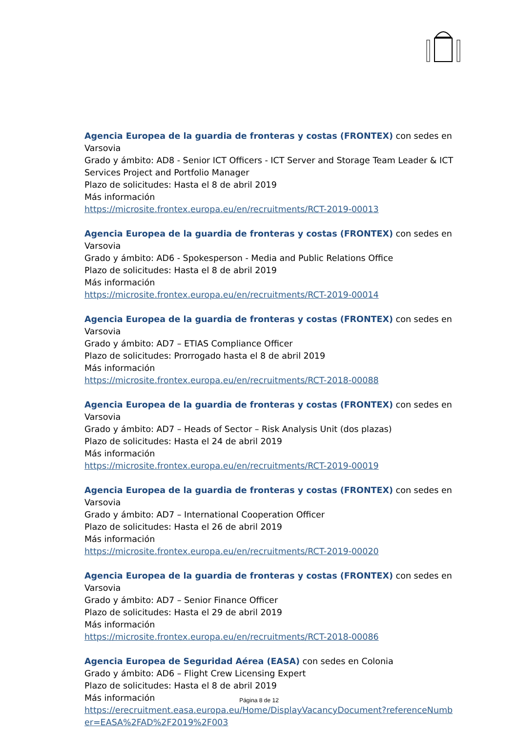Agencia Europea de la guardia de fronteras y costas (FRONTEX) con sedes en Varsovia
Grado y ámbito: AD8 - Senior ICT Officers - ICT Server and Storage Team Leader & ICT Services Project and Portfolio Manager
Plazo de solicitudes: Hasta el 8 de abril 2019
Más información
https://microsite.frontex.europa.eu/en/recruitments/RCT-2019-00013
Agencia Europea de la guardia de fronteras y costas (FRONTEX) con sedes en Varsovia
Grado y ámbito: AD6 - Spokesperson - Media and Public Relations Office
Plazo de solicitudes: Hasta el 8 de abril 2019
Más información
https://microsite.frontex.europa.eu/en/recruitments/RCT-2019-00014
Agencia Europea de la guardia de fronteras y costas (FRONTEX) con sedes en Varsovia
Grado y ámbito: AD7 – ETIAS Compliance Officer
Plazo de solicitudes: Prorrogado hasta el 8 de abril 2019
Más información
https://microsite.frontex.europa.eu/en/recruitments/RCT-2018-00088
Agencia Europea de la guardia de fronteras y costas (FRONTEX) con sedes en Varsovia
Grado y ámbito: AD7 – Heads of Sector – Risk Analysis Unit (dos plazas)
Plazo de solicitudes: Hasta el 24 de abril 2019
Más información
https://microsite.frontex.europa.eu/en/recruitments/RCT-2019-00019
Agencia Europea de la guardia de fronteras y costas (FRONTEX) con sedes en Varsovia
Grado y ámbito: AD7 – International Cooperation Officer
Plazo de solicitudes: Hasta el 26 de abril 2019
Más información
https://microsite.frontex.europa.eu/en/recruitments/RCT-2019-00020
Agencia Europea de la guardia de fronteras y costas (FRONTEX) con sedes en Varsovia
Grado y ámbito: AD7 – Senior Finance Officer
Plazo de solicitudes: Hasta el 29 de abril 2019
Más información
https://microsite.frontex.europa.eu/en/recruitments/RCT-2018-00086
Agencia Europea de Seguridad Aérea (EASA) con sedes en Colonia
Grado y ámbito: AD6 – Flight Crew Licensing Expert
Plazo de solicitudes: Hasta el 8 de abril 2019
Más información
https://erecruitment.easa.europa.eu/Home/DisplayVacancyDocument?referenceNumber=EASA%2FAD%2F2019%2F003
Página 8 de 12